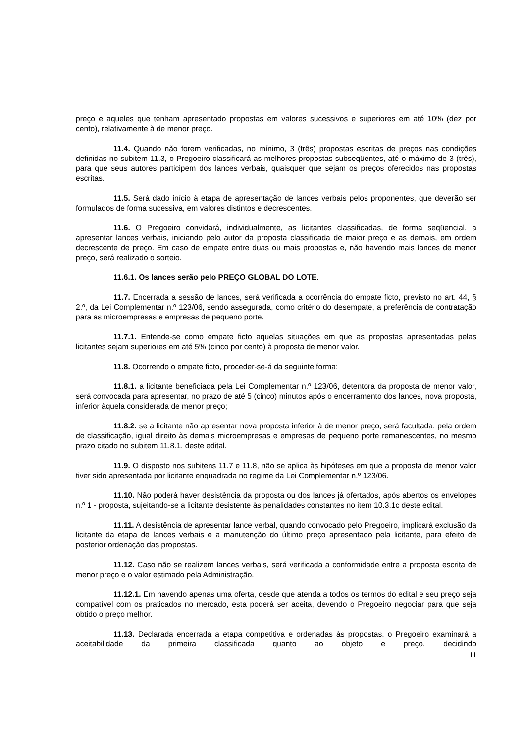preço e aqueles que tenham apresentado propostas em valores sucessivos e superiores em até 10% (dez por cento), relativamente à de menor preço.
11.4. Quando não forem verificadas, no mínimo, 3 (três) propostas escritas de preços nas condições definidas no subitem 11.3, o Pregoeiro classificará as melhores propostas subseqüentes, até o máximo de 3 (três), para que seus autores participem dos lances verbais, quaisquer que sejam os preços oferecidos nas propostas escritas.
11.5. Será dado início à etapa de apresentação de lances verbais pelos proponentes, que deverão ser formulados de forma sucessiva, em valores distintos e decrescentes.
11.6. O Pregoeiro convidará, individualmente, as licitantes classificadas, de forma seqüencial, a apresentar lances verbais, iniciando pelo autor da proposta classificada de maior preço e as demais, em ordem decrescente de preço. Em caso de empate entre duas ou mais propostas e, não havendo mais lances de menor preço, será realizado o sorteio.
11.6.1. Os lances serão pelo PREÇO GLOBAL DO LOTE.
11.7. Encerrada a sessão de lances, será verificada a ocorrência do empate ficto, previsto no art. 44, § 2.º, da Lei Complementar n.º 123/06, sendo assegurada, como critério do desempate, a preferência de contratação para as microempresas e empresas de pequeno porte.
11.7.1. Entende-se como empate ficto aquelas situações em que as propostas apresentadas pelas licitantes sejam superiores em até 5% (cinco por cento) à proposta de menor valor.
11.8. Ocorrendo o empate ficto, proceder-se-á da seguinte forma:
11.8.1. a licitante beneficiada pela Lei Complementar n.º 123/06, detentora da proposta de menor valor, será convocada para apresentar, no prazo de até 5 (cinco) minutos após o encerramento dos lances, nova proposta, inferior àquela considerada de menor preço;
11.8.2. se a licitante não apresentar nova proposta inferior à de menor preço, será facultada, pela ordem de classificação, igual direito às demais microempresas e empresas de pequeno porte remanescentes, no mesmo prazo citado no subitem 11.8.1, deste edital.
11.9. O disposto nos subitens 11.7 e 11.8, não se aplica às hipóteses em que a proposta de menor valor tiver sido apresentada por licitante enquadrada no regime da Lei Complementar n.º 123/06.
11.10. Não poderá haver desistência da proposta ou dos lances já ofertados, após abertos os envelopes n.º 1 - proposta, sujeitando-se a licitante desistente às penalidades constantes no item 10.3.1c deste edital.
11.11. A desistência de apresentar lance verbal, quando convocado pelo Pregoeiro, implicará exclusão da licitante da etapa de lances verbais e a manutenção do último preço apresentado pela licitante, para efeito de posterior ordenação das propostas.
11.12. Caso não se realizem lances verbais, será verificada a conformidade entre a proposta escrita de menor preço e o valor estimado pela Administração.
11.12.1. Em havendo apenas uma oferta, desde que atenda a todos os termos do edital e seu preço seja compatível com os praticados no mercado, esta poderá ser aceita, devendo o Pregoeiro negociar para que seja obtido o preço melhor.
11.13. Declarada encerrada a etapa competitiva e ordenadas às propostas, o Pregoeiro examinará a aceitabilidade da primeira classificada quanto ao objeto e preço, decidindo
11